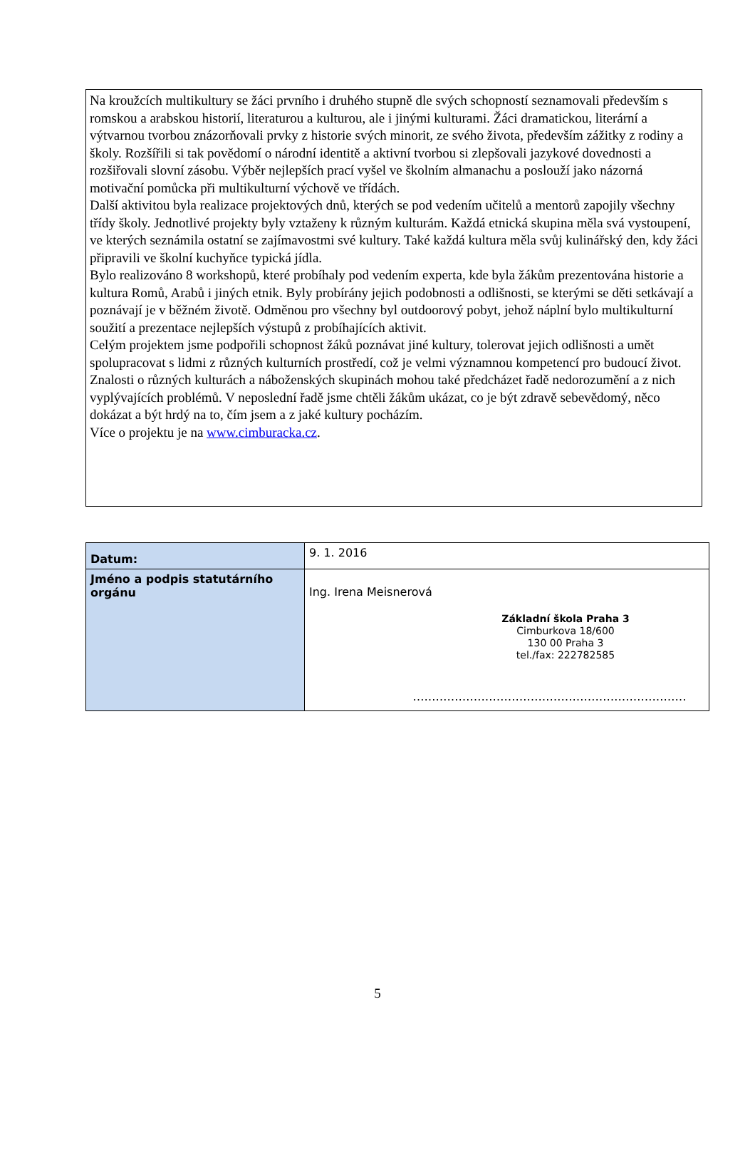Na kroužcích multikultury se žáci prvního i druhého stupně dle svých schopností seznamovali především s romskou a arabskou historií, literaturou a kulturou, ale i jinými kulturami. Žáci dramatickou, literární a výtvarnou tvorbou znázorňovali prvky z historie svých minorit, ze svého života, především zážitky z rodiny a školy. Rozšířili si tak povědomí o národní identitě a aktivní tvorbou si zlepšovali jazykové dovednosti a rozšiřovali slovní zásobu. Výběr nejlepších prací vyšel ve školním almanachu a poslouží jako názorná motivační pomůcka při multikulturní výchově ve třídách.
Další aktivitou byla realizace projektových dnů, kterých se pod vedením učitelů a mentorů zapojily všechny třídy školy. Jednotlivé projekty byly vztaženy k různým kulturám. Každá etnická skupina měla svá vystoupení, ve kterých seznámila ostatní se zajímavostmi své kultury. Také každá kultura měla svůj kulinářský den, kdy žáci připravili ve školní kuchyňce typická jídla.
Bylo realizováno 8 workshopů, které probíhaly pod vedením experta, kde byla žákům prezentována historie a kultura Romů, Arabů i jiných etnik. Byly probírány jejich podobnosti a odlišnosti, se kterými se děti setkávají a poznávají je v běžném životě. Odměnou pro všechny byl outdoorový pobyt, jehož náplní bylo multikulturní soužití a prezentace nejlepších výstupů z probíhajících aktivit.
Celým projektem jsme podpořili schopnost žáků poznávat jiné kultury, tolerovat jejich odlišnosti a umět spolupracovat s lidmi z různých kulturních prostředí, což je velmi významnou kompetencí pro budoucí život. Znalosti o různých kulturách a náboženských skupinách mohou také předcházet řadě nedorozumění a z nich vyplývajících problémů. V neposlední řadě jsme chtěli žákům ukázat, co je být zdravě sebevědomý, něco dokázat a být hrdý na to, čím jsem a z jaké kultury pocházím.
Více o projektu je na www.cimburacka.cz.
| Datum: | 9. 1. 2016 |
| Jméno a podpis statutárního orgánu | Ing. Irena Meisnerová Základní škola Praha 3 Cimburkova 18/600 130 00 Praha 3 tel./fax: 222782585 ……………………………………………………………… |
5